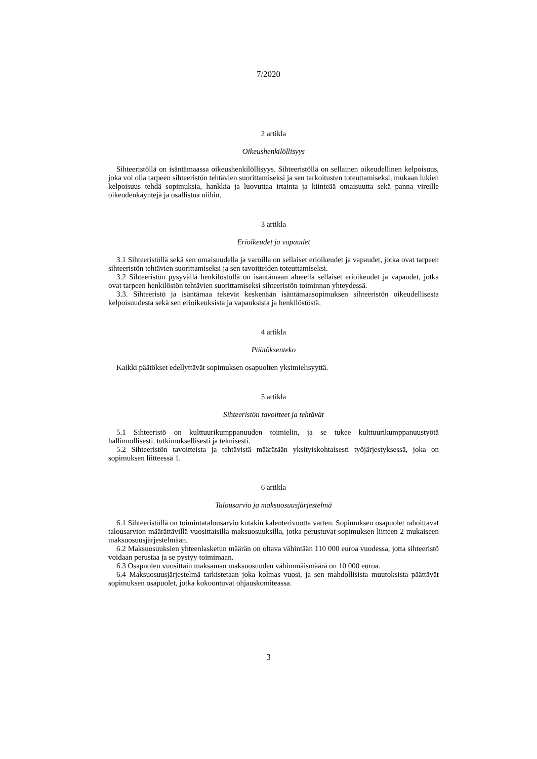7/2020
2 artikla
Oikeushenkilöllisyys
Sihteeristöllä on isäntämaassa oikeushenkilöllisyys. Sihteeristöllä on sellainen oikeudellinen kelpoisuus, joka voi olla tarpeen sihteeristön tehtävien suorittamiseksi ja sen tarkoitusten toteuttamiseksi, mukaan lukien kelpoisuus tehdä sopimuksia, hankkia ja luovuttaa irtainta ja kiinteää omaisuutta sekä panna vireille oikeudenkäyntejä ja osallistua niihin.
3 artikla
Erioikeudet ja vapaudet
3.1 Sihteeristöllä sekä sen omaisuudella ja varoilla on sellaiset erioikeudet ja vapaudet, jotka ovat tarpeen sihteeristön tehtävien suorittamiseksi ja sen tavoitteiden toteuttamiseksi.
3.2 Sihteeristön pysyvällä henkilöstöllä on isäntämaan alueella sellaiset erioikeudet ja vapaudet, jotka ovat tarpeen henkilöstön tehtävien suorittamiseksi sihteeristön toiminnan yhteydessä.
3.3. Sihteeristö ja isäntämaa tekevät keskenään isäntämaasopimuksen sihteeristön oikeudellisesta kelpoisuudesta sekä sen erioikeuksista ja vapauksista ja henkilöstöstä.
4 artikla
Päätöksenteko
Kaikki päätökset edellyttävät sopimuksen osapuolten yksimielisyyttä.
5 artikla
Sihteeristön tavoitteet ja tehtävät
5.1 Sihteeristö on kulttuurikumppanuuden toimielin, ja se tukee kulttuurikumppanuustyötä hallinnollisesti, tutkimuksellisesti ja teknisesti.
5.2 Sihteeristön tavoitteista ja tehtävistä määrätään yksityiskohtaisesti työjärjestyksessä, joka on sopimuksen liitteessä 1.
6 artikla
Talousarvio ja maksuosuusjärjestelmä
6.1 Sihteeristöllä on toimintatalousarvio kutakin kalenterivuotta varten. Sopimuksen osapuolet rahoittavat talousarvion määrättävillä vuosittaisilla maksuosuuksilla, jotka perustuvat sopimuksen liitteen 2 mukaiseen maksuosuusjärjestelmään.
6.2 Maksuosuuksien yhteenlasketun määrän on oltava vähintään 110 000 euroa vuodessa, jotta sihteeristö voidaan perustaa ja se pystyy toimimaan.
6.3 Osapuolen vuosittain maksaman maksuosuuden vähimmäismäärä on 10 000 euroa.
6.4 Maksuosuusjärjestelmä tarkistetaan joka kolmas vuosi, ja sen mahdollisista muutoksista päättävät sopimuksen osapuolet, jotka kokoontuvat ohjauskomiteassa.
3